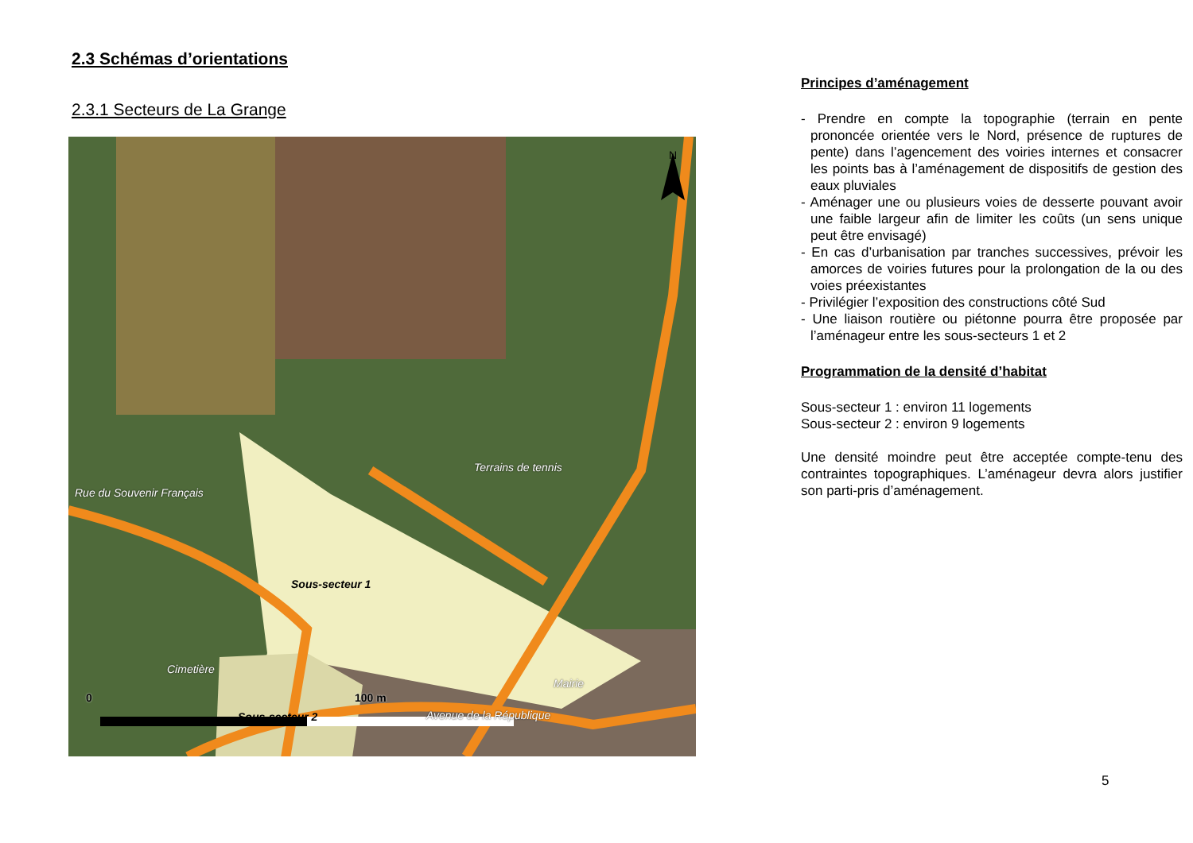2.3 Schémas d’orientations
2.3.1 Secteurs de La Grange
Rue du Souvenir Français
Terrains de tennis
Cimetière
Sous-secteur 1
Mairie
Sous-secteur 2 Avenue de la République
N
0 100 m
Principes d’aménagement
- Prendre en compte la topographie (terrain en pente prononcée orientée vers le Nord, présence de ruptures de pente) dans l’agencement des voiries internes et consacrer les points bas à l’aménagement de dispositifs de gestion des eaux pluviales
- Aménager une ou plusieurs voies de desserte pouvant avoir une faible largeur afin de limiter les coûts (un sens unique peut être envisagé)
- En cas d’urbanisation par tranches successives, prévoir les amorces de voiries futures pour la prolongation de la ou des voies préexistantes
- Privilégier l’exposition des constructions côté Sud
- Une liaison routière ou piétonne pourra être proposée par l’aménageur entre les sous-secteurs 1 et 2
Programmation de la densité d’habitat
Sous-secteur 1 : environ 11 logements
Sous-secteur 2 : environ 9 logements
Une densité moindre peut être acceptée compte-tenu des contraintes topographiques. L’aménageur devra alors justifier son parti-pris d’aménagement.
5